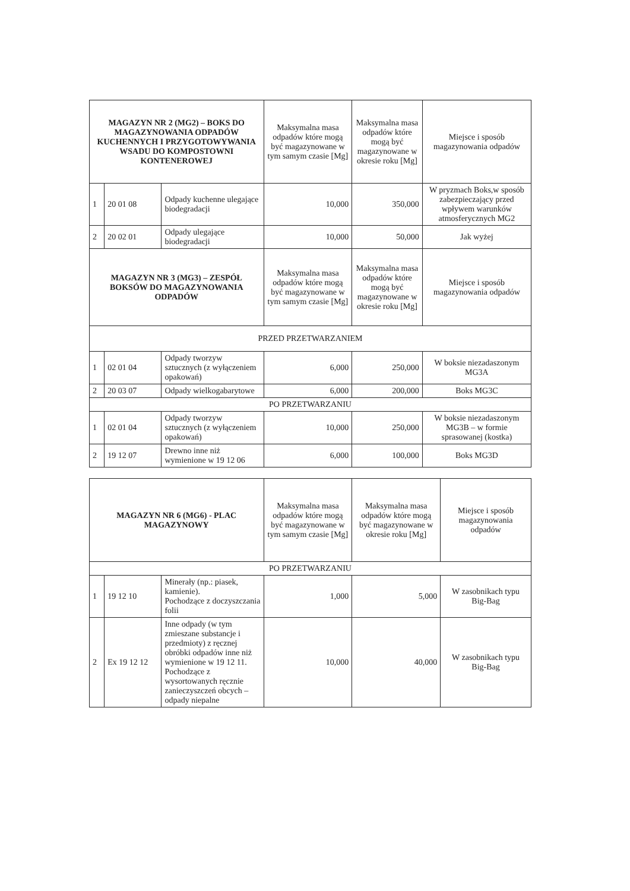| MAGAZYN NR 2 (MG2) – BOKS DO MAGAZYNOWANIA ODPADÓW KUCHENNYCH I PRZYGOTOWYWANIA WSADU DO KOMPOSTOWNI KONTENEROWEJ | | | Maksymalna masa odpadów które mogą być magazynowane w tym samym czasie [Mg] | Maksymalna masa odpadów które mogą być magazynowane w okresie roku [Mg] | Miejsce i sposób magazynowania odpadów |
| --- | --- | --- | --- | --- | --- |
| 1 | 20 01 08 | Odpady kuchenne ulegające biodegradacji | 10,000 | 350,000 | W pryzmach Boks,w sposób zabezpieczający przed wpływem warunków atmosferycznych MG2 |
| 2 | 20 02 01 | Odpady ulegające biodegradacji | 10,000 | 50,000 | Jak wyżej |
| MAGAZYN NR 3 (MG3) – ZESPÓŁ BOKSÓW DO MAGAZYNOWANIA ODPADÓW | | | Maksymalna masa odpadów które mogą być magazynowane w tym samym czasie [Mg] | Maksymalna masa odpadów które mogą być magazynowane w okresie roku [Mg] | Miejsce i sposób magazynowania odpadów |
| PRZED PRZETWARZANIEM | | | | | |
| 1 | 02 01 04 | Odpady tworzyw sztucznych (z wyłączeniem opakowań) | 6,000 | 250,000 | W boksie niezadaszonym MG3A |
| 2 | 20 03 07 | Odpady wielkogabarytowe | 6,000 | 200,000 | Boks MG3C |
| PO PRZETWARZANIU | | | | | |
| 1 | 02 01 04 | Odpady tworzyw sztucznych (z wyłączeniem opakowań) | 10,000 | 250,000 | W boksie niezadaszonym MG3B – w formie sprasowanej (kostka) |
| 2 | 19 12 07 | Drewno inne niż wymienione w 19 12 06 | 6,000 | 100,000 | Boks MG3D |
| MAGAZYN NR 6 (MG6) - PLAC MAGAZYNOWY | | | Maksymalna masa odpadów które mogą być magazynowane w tym samym czasie [Mg] | Maksymalna masa odpadów które mogą być magazynowane w okresie roku [Mg] | Miejsce i sposób magazynowania odpadów |
| --- | --- | --- | --- | --- | --- |
| PO PRZETWARZANIU | | | | | |
| 1 | 19 12 10 | Minerały (np.: piasek, kamienie). Pochodzące z doczyszczania folii | 1,000 | 5,000 | W zasobnikach typu Big-Bag |
| 2 | Ex 19 12 12 | Inne odpady (w tym zmieszane substancje i przedmioty) z ręcznej obróbki odpadów inne niż wymienione w 19 12 11. Pochodzące z wysortowanych ręcznie zanieczyszczeń obcych – odpady niepalne | 10,000 | 40,000 | W zasobnikach typu Big-Bag |